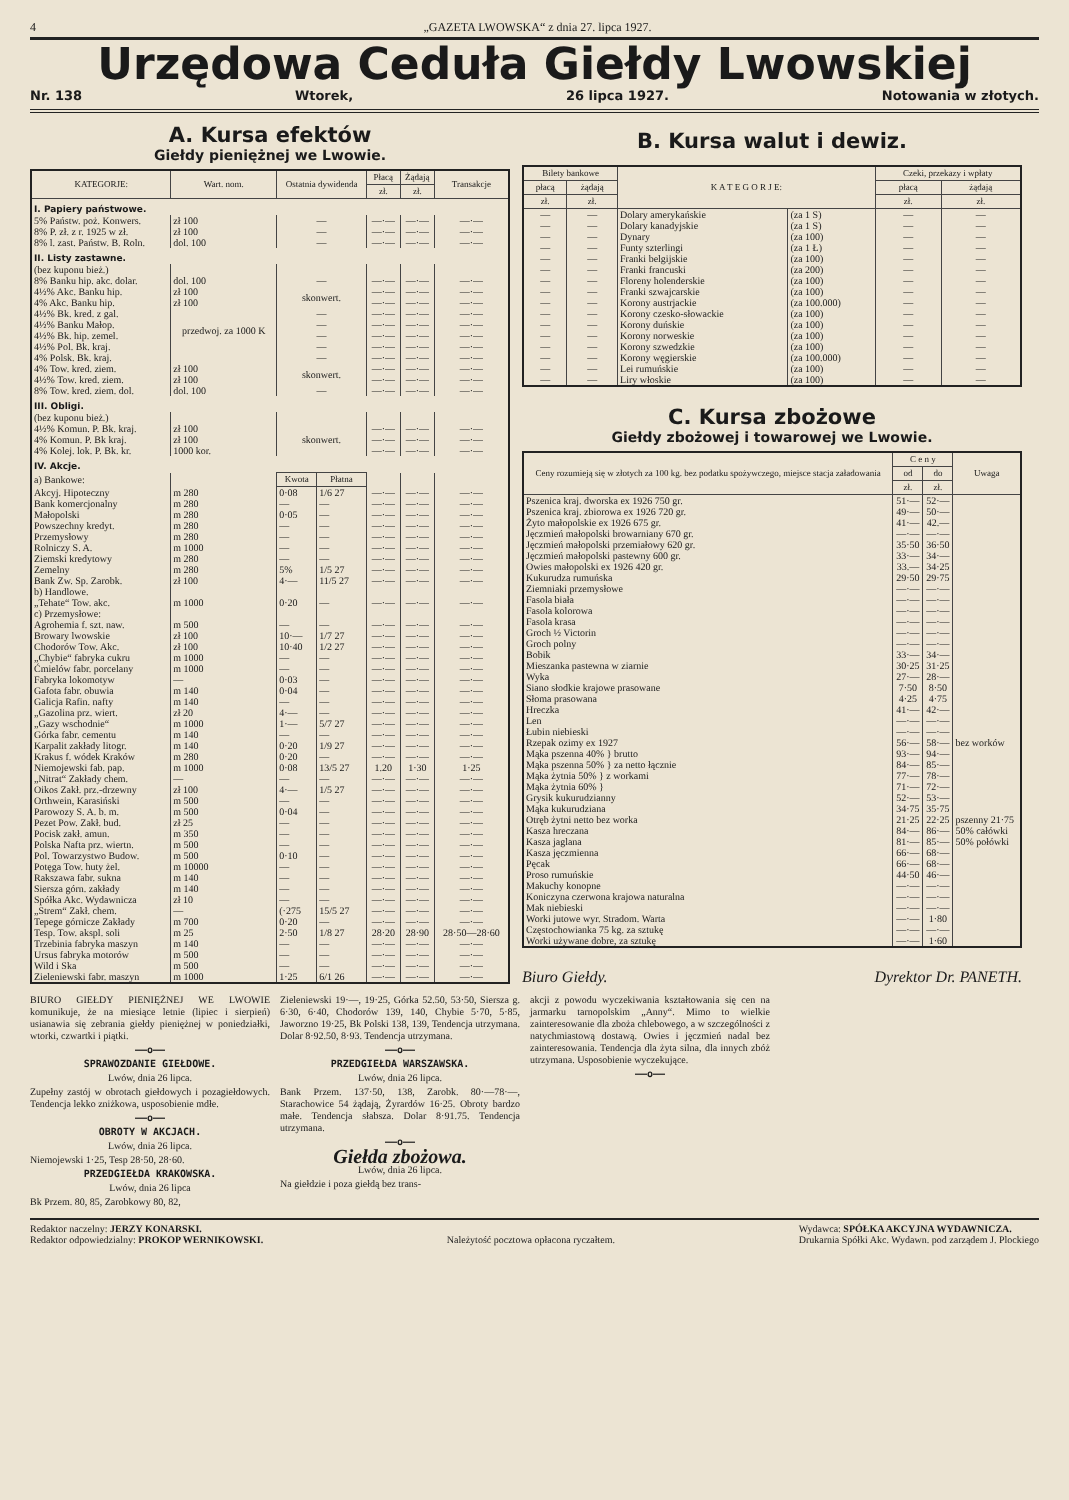4 „GAZETA LWOWSKA“ z dnia 27. lipca 1927.
Urzędowa Ceduła Giełdy Lwowskiej
Nr. 138 Wtorek, 26 lipca 1927. Notowania w złotych.
A. Kursa efektów
Giełdy pieniężnej we Lwowie.
| KATEGORJE: | Wart. nom. | Ostatnia dywidenda | | Płacą | Żądają | Transakcje |
| --- | --- | --- | --- | --- | --- | --- |
| | | | | zł. | zł. | |
| I. Papiery państwowe. | | | | | | |
| 5% Państw. poż. Konwers. | zł 100 | — | | —·— | —·— | —·— |
| 8% P. zł. z r. 1925 w zł. | zł 100 | — | | —·— | —·— | —·— |
| 8% l. zast. Państw. B. Roln. | dol. 100 | — | | —·— | —·— | —·— |
| II. Listy zastawne. | | | | | | |
| (bez kuponu bież.) | | | | | | |
| 8% Banku hip. akc. dolar. | dol. 100 | — | | —·— | —·— | —·— |
| 4½% Akc. Banku hip. | zł 100 | skonwert. | | —·— | —·— | —·— |
| 4% Akc. Banku hip. | zł 100 | | | —·— | —·— | —·— |
| 4½% Bk. kred. z gal. | przedwoj. za 1000 K | — | | —·— | —·— | —·— |
| 4½% Banku Małop. | | — | | —·— | —·— | —·— |
| 4½% Bk. hip. zemel. | | — | | —·— | —·— | —·— |
| 4½% Pol. Bk. kraj. | | — | | —·— | —·— | —·— |
| 4% Polsk. Bk. kraj. | | — | | —·— | —·— | —·— |
| 4% Tow. kred. ziem. | zł 100 | skonwert. | | —·— | —·— | —·— |
| 4½% Tow. kred. ziem. | zł 100 | | | —·— | —·— | —·— |
| 8% Tow. kred. ziem. dol. | dol. 100 | — | | —·— | —·— | —·— |
| III. Obligi. | | | | | | |
| (bez kuponu bież.) | | | | | | |
| 4½% Komun. P. Bk. kraj. | zł 100 | skonwert. | | —·— | —·— | —·— |
| 4% Komun. P. Bk kraj. | zł 100 | | | —·— | —·— | —·— |
| 4% Kolej. lok. P. Bk. kr. | 1000 kor. | | | —·— | —·— | —·— |
| IV. Akcje. | | | | | | |
| a) Bankowe: | | Kwota | Płatna | | | |
| Akcyj. Hipoteczny | m 280 | 0·08 | 1/6 27 | —·— | —·— | —·— |
| Bank komercjonalny | m 280 | — | — | —·— | —·— | —·— |
| Małopolski | m 280 | 0·05 | — | —·— | —·— | —·— |
| Powszechny kredyt. | m 280 | — | — | —·— | —·— | —·— |
| Przemysłowy | m 280 | — | — | —·— | —·— | —·— |
| Rolniczy S. A. | m 1000 | — | — | —·— | —·— | —·— |
| Ziemski kredytowy | m 280 | — | — | —·— | —·— | —·— |
| Zemelny | m 280 | 5% | 1/5 27 | —·— | —·— | —·— |
| Bank Zw. Sp. Zarobk. | zł 100 | 4·— | 11/5 27 | —·— | —·— | —·— |
| b) Handlowe. | | | | | | |
| „Tehate“ Tow. akc. | m 1000 | 0·20 | — | —·— | —·— | —·— |
| c) Przemysłowe: | | | | | | |
| Agrohemia f. szt. naw. | m 500 | — | — | —·— | —·— | —·— |
| Browary lwowskie | zł 100 | 10·— | 1/7 27 | —·— | —·— | —·— |
| Chodorów Tow. Akc. | zł 100 | 10·40 | 1/2 27 | —·— | —·— | —·— |
| „Chybie“ fabryka cukru | m 1000 | — | — | —·— | —·— | —·— |
| Ćmielów fabr. porcelany | m 1000 | — | — | —·— | —·— | —·— |
| Fabryka lokomotyw | — | 0·03 | — | —·— | —·— | —·— |
| Gafota fabr. obuwia | m 140 | 0·04 | — | —·— | —·— | —·— |
| Galicja Rafin. nafty | m 140 | — | — | —·— | —·— | —·— |
| „Gazolina prz. wiert. | zł 20 | 4·— | — | —·— | —·— | —·— |
| „Gazy wschodnie“ | m 1000 | 1·— | 5/7 27 | —·— | —·— | —·— |
| Górka fabr. cementu | m 140 | — | — | —·— | —·— | —·— |
| Karpalit zakłady litogr. | m 140 | 0·20 | 1/9 27 | —·— | —·— | —·— |
| Krakus f. wódek Kraków | m 280 | 0·20 | — | —·— | —·— | —·— |
| Niemojewski fab. pap. | m 1000 | 0·08 | 13/5 27 | 1.20 | 1·30 | 1·25 |
| „Nitrat“ Zakłady chem. | — | — | — | —·— | —·— | —·— |
| Oikos Zakł. prz.-drzewny | zł 100 | 4·— | 1/5 27 | —·— | —·— | —·— |
| Orthwein, Karasiński | m 500 | — | — | —·— | —·— | —·— |
| Parowozy S. A. b. m. | m 500 | 0·04 | — | —·— | —·— | —·— |
| Pezet Pow. Zakł. bud. | zł 25 | — | — | —·— | —·— | —·— |
| Pocisk zakł. amun. | m 350 | — | — | —·— | —·— | —·— |
| Polska Nafta prz. wiertn. | m 500 | — | — | —·— | —·— | —·— |
| Pol. Towarzystwo Budow. | m 500 | 0·10 | — | —·— | —·— | —·— |
| Potęga Tow. huty żel. | m 10000 | — | — | —·— | —·— | —·— |
| Rakszawa fabr. sukna | m 140 | — | — | —·— | —·— | —·— |
| Siersza górn. zakłady | m 140 | — | — | —·— | —·— | —·— |
| Spółka Akc. Wydawnicza | zł 10 | — | — | —·— | —·— | —·— |
| „Strem“ Zakł. chem. | — | (·275 | 15/5 27 | —·— | —·— | —·— |
| Tepege górnicze Zakłady | m 700 | 0·20 | — | —·— | —·— | —·— |
| Tesp. Tow. akspl. soli | m 25 | 2·50 | 1/8 27 | 28·20 | 28·90 | 28·50—28·60 |
| Trzebinia fabryka maszyn | m 140 | — | — | —·— | —·— | —·— |
| Ursus fabryka motorów | m 500 | — | — | —·— | —·— | —·— |
| Wild i Ska | m 500 | — | — | —·— | —·— | —·— |
| Zieleniewski fabr. maszyn | m 1000 | 1·25 | 6/1 26 | —·— | —·— | —·— |
B. Kursa walut i dewiz.
| Bilety bankowe | | K A T E G O R J E: | | Czeki, przekazy i wpłaty | |
| --- | --- | --- | --- | --- | --- |
| płacą | żądają | | | płacą | żądają |
| zł. | zł. | | | zł. | zł. |
| — | — | Dolary amerykańskie | (za 1 S) | — | — |
| — | — | Dolary kanadyjskie | (za 1 S) | — | — |
| — | — | Dynary | (za 100) | — | — |
| — | — | Funty szterlingi | (za 1 Ł) | — | — |
| — | — | Franki belgijskie | (za 100) | — | — |
| — | — | Franki francuski | (za 200) | — | — |
| — | — | Floreny holenderskie | (za 100) | — | — |
| — | — | Franki szwajcarskie | (za 100) | — | — |
| — | — | Korony austrjackie | (za 100.000) | — | — |
| — | — | Korony czesko-słowackie | (za 100) | — | — |
| — | — | Korony duńskie | (za 100) | — | — |
| — | — | Korony norweskie | (za 100) | — | — |
| — | — | Korony szwedzkie | (za 100) | — | — |
| — | — | Korony węgierskie | (za 100.000) | — | — |
| — | — | Lei rumuńskie | (za 100) | — | — |
| — | — | Liry włoskie | (za 100) | — | — |
C. Kursa zbożowe
Giełdy zbożowej i towarowej we Lwowie.
| Ceny rozumieją się w złotych za 100 kg. bez podatku spożywczego, miejsce stacja załadowania | C e n y | | Uwaga |
| --- | --- | --- | --- |
| | od | do | |
| | zł. | zł. | |
| Pszenica kraj. dworska ex 1926 750 gr. | 51·— | 52·— | |
| Pszenica kraj. zbiorowa ex 1926 720 gr. | 49·— | 50·— | |
| Żyto małopolskie ex 1926 675 gr. | 41·— | 42.— | |
| Jęczmień małopolski browarniany 670 gr. | —·— | —·— | |
| Jęczmień małopolski przemiałowy 620 gr. | 35·50 | 36·50 | |
| Jęczmień małopolski pastewny 600 gr. | 33·— | 34·— | |
| Owies małopolski ex 1926 420 gr. | 33.— | 34·25 | |
| Kukurudza rumuńska | 29·50 | 29·75 | |
| Ziemniaki przemysłowe | —·— | —·— | |
| Fasola biała | —·— | —·— | |
| Fasola kolorowa | —·— | —·— | |
| Fasola krasa | —·— | —·— | |
| Groch ½ Victorin | —·— | —·— | |
| Groch polny | —·— | —·— | |
| Bobik | 33·— | 34·— | |
| Mieszanka pastewna w ziarnie | 30·25 | 31·25 | |
| Wyka | 27·— | 28·— | |
| Siano słodkie krajowe prasowane | 7·50 | 8·50 | |
| Słoma prasowana | 4·25 | 4·75 | |
| Hreczka | 41·— | 42·— | |
| Len | —·— | —·— | |
| Łubin niebieski | —·— | —·— | |
| Rzepak ozimy ex 1927 | 56·— | 58·— | bez worków |
| Mąka pszenna 40% } brutto | 93·— | 94·— | |
| Mąka pszenna 50% } za netto łącznie | 84·— | 85·— | |
| Mąka żytnia 50% } z workami | 77·— | 78·— | |
| Mąka żytnia 60% } | 71·— | 72·— | |
| Grysik kukurudzianny | 52·— | 53·— | |
| Mąka kukurudziana | 34·75 | 35·75 | |
| Otręb żytni netto bez worka | 21·25 | 22·25 | pszenny 21·75 |
| Kasza hreczana | 84·— | 86·— | 50% całówki |
| Kasza jaglana | 81·— | 85·— | 50% połówki |
| Kasza jęczmienna | 66·— | 68·— | |
| Pęcak | 66·— | 68·— | |
| Proso rumuńskie | 44·50 | 46·— | |
| Makuchy konopne | —·— | —·— | |
| Koniczyna czerwona krajowa naturalna | —·— | —·— | |
| Mak niebieski | —·— | —·— | |
| Worki jutowe wyr. Stradom. Warta | —·— | 1·80 | |
| Częstochowianka 75 kg. za sztukę | —·— | —·— | |
| Worki używane dobre, za sztukę | —·— | 1·60 | |
Biuro Giełdy. Dyrektor Dr. PANETH.
BIURO GIEŁDY PIENIĘŻNEJ WE LWOWIE komunikuje, że na miesiące letnie (lipiec i sierpień) usianawia się zebrania giełdy pieniężnej w poniedziałki, wtorki, czwartki i piątki.
——o——
SPRAWOZDANIE GIEŁDOWE.
Lwów, dnia 26 lipca.
Zupełny zastój w obrotach giełdowych i pozagiełdowych. Tendencja lekko zniżkowa, usposobienie mdłe.
——o——
OBROTY W AKCJACH.
Lwów, dnia 26 lipca.
Niemojewski 1·25, Tesp 28·50, 28·60.
PRZEDGIEŁDA KRAKOWSKA.
Lwów, dnia 26 lipca
Bk Przem. 80, 85, Zarobkowy 80, 82,
Zieleniewski 19·—, 19·25, Górka 52.50, 53·50, Siersza g. 6·30, 6·40, Chodorów 139, 140, Chybie 5·70, 5·85, Jaworzno 19·25, Bk Polski 138, 139, Tendencja utrzymana. Dolar 8·92.50, 8·93. Tendencja utrzymana.
——o——
PRZEDGIEŁDA WARSZAWSKA.
Lwów, dnia 26 lipca.
Bank Przem. 137·50, 138, Zarobk. 80·—78·—, Starachowice 54 żądają, Żyrardów 16·25. Obroty bardzo małe. Tendencja słabsza. Dolar 8·91.75. Tendencja utrzymana.
——o——
Giełda zbożowa.
Lwów, dnia 26 lipca.
Na giełdzie i poza giełdą bez trans-
akcji z powodu wyczekiwania kształtowania się cen na jarmarku tarnopolskim „Anny“. Mimo to wielkie zainteresowanie dla zboża chlebowego, a w szczególności z natychmiastową dostawą. Owies i jęczmień nadal bez zainteresowania. Tendencja dla żyta silna, dla innych zbóż utrzymana. Usposobienie wyczekujące.
——o——
Redaktor naczelny: JERZY KONARSKI.
Redaktor odpowiedzialny: PROKOP WERNIKOWSKI.
Należytość pocztowa opłacona ryczałtem. Wydawca: SPÓŁKA AKCYJNA WYDAWNICZA.
Drukarnia Spółki Akc. Wydawn. pod zarządem J. Plockiego